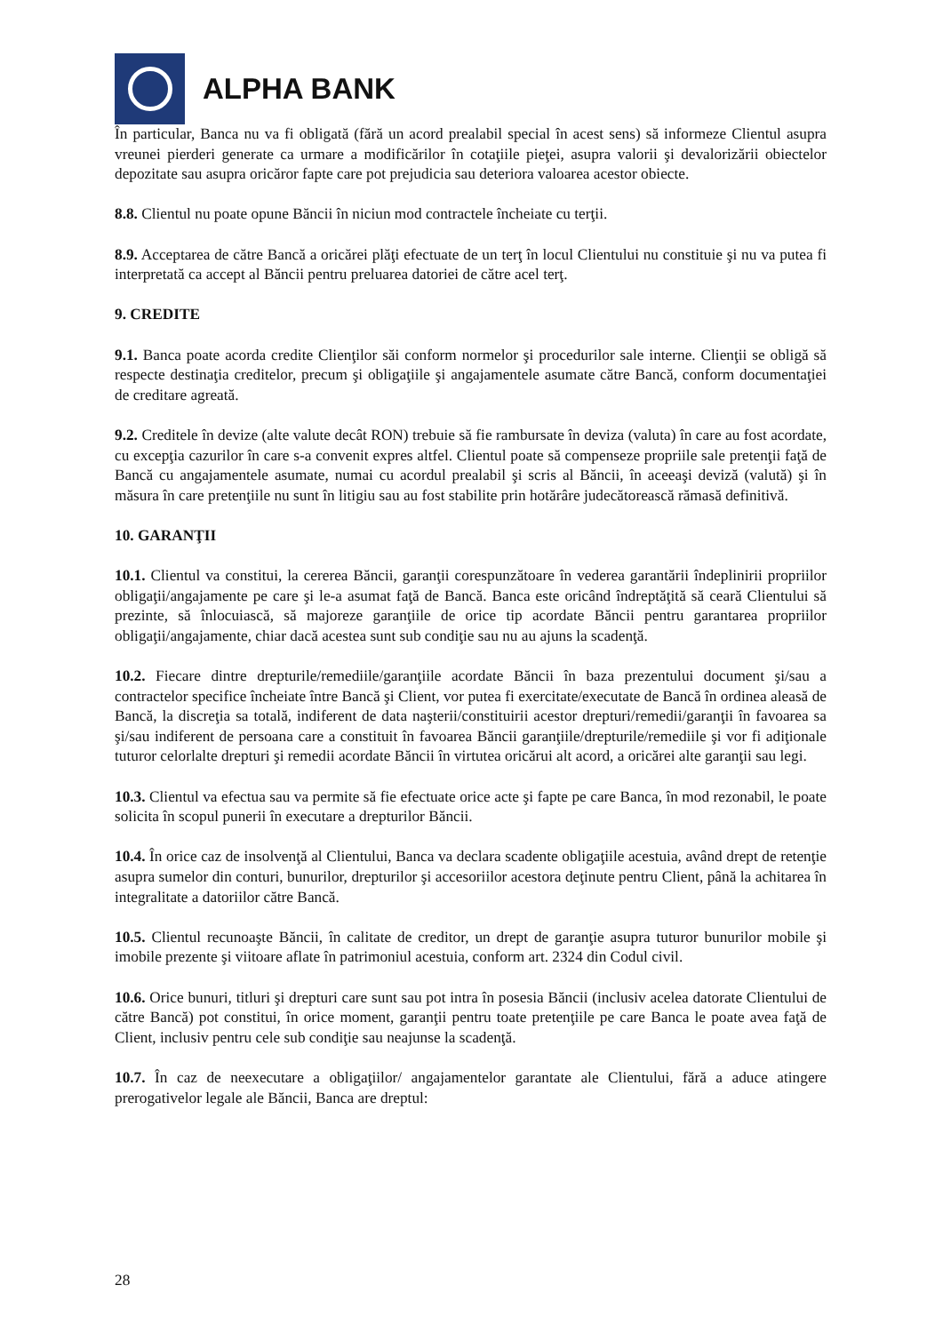ALPHA BANK
În particular, Banca nu va fi obligată (fără un acord prealabil special în acest sens) să informeze Clientul asupra vreunei pierderi generate ca urmare a modificărilor în cotaţiile pieţei, asupra valorii şi devalorizării obiectelor depozitate sau asupra oricăror fapte care pot prejudicia sau deteriora valoarea acestor obiecte.
8.8. Clientul nu poate opune Băncii în niciun mod contractele încheiate cu terţii.
8.9. Acceptarea de către Bancă a oricărei plăţi efectuate de un terţ în locul Clientului nu constituie şi nu va putea fi interpretată ca accept al Băncii pentru preluarea datoriei de către acel terţ.
9. CREDITE
9.1. Banca poate acorda credite Clienţilor săi conform normelor şi procedurilor sale interne. Clienţii se obligă să respecte destinaţia creditelor, precum şi obligaţiile şi angajamentele asumate către Bancă, conform documentaţiei de creditare agreată.
9.2. Creditele în devize (alte valute decât RON) trebuie să fie rambursate în deviza (valuta) în care au fost acordate, cu excepţia cazurilor în care s-a convenit expres altfel. Clientul poate să compenseze propriile sale pretenţii faţă de Bancă cu angajamentele asumate, numai cu acordul prealabil şi scris al Băncii, în aceeaşi deviză (valută) şi în măsura în care pretenţiile nu sunt în litigiu sau au fost stabilite prin hotărâre judecătorească rămasă definitivă.
10. GARANŢII
10.1. Clientul va constitui, la cererea Băncii, garanţii corespunzătoare în vederea garantării îndeplinirii propriilor obligaţii/angajamente pe care şi le-a asumat faţă de Bancă. Banca este oricând îndreptăţită să ceară Clientului să prezinte, să înlocuiască, să majoreze garanţiile de orice tip acordate Băncii pentru garantarea propriilor obligaţii/angajamente, chiar dacă acestea sunt sub condiţie sau nu au ajuns la scadenţă.
10.2. Fiecare dintre drepturile/remediile/garanţiile acordate Băncii în baza prezentului document şi/sau a contractelor specifice încheiate între Bancă şi Client, vor putea fi exercitate/executate de Bancă în ordinea aleasă de Bancă, la discreţia sa totală, indiferent de data naşterii/constituirii acestor drepturi/remedii/garanţii în favoarea sa şi/sau indiferent de persoana care a constituit în favoarea Băncii garanţiile/drepturile/remediile şi vor fi adiţionale tuturor celorlalte drepturi şi remedii acordate Băncii în virtutea oricărui alt acord, a oricărei alte garanţii sau legi.
10.3. Clientul va efectua sau va permite să fie efectuate orice acte şi fapte pe care Banca, în mod rezonabil, le poate solicita în scopul punerii în executare a drepturilor Băncii.
10.4. În orice caz de insolvenţă al Clientului, Banca va declara scadente obligaţiile acestuia, având drept de retenţie asupra sumelor din conturi, bunurilor, drepturilor şi accesoriilor acestora deţinute pentru Client, până la achitarea în integralitate a datoriilor către Bancă.
10.5. Clientul recunoaşte Băncii, în calitate de creditor, un drept de garanţie asupra tuturor bunurilor mobile şi imobile prezente şi viitoare aflate în patrimoniul acestuia, conform art. 2324 din Codul civil.
10.6. Orice bunuri, titluri şi drepturi care sunt sau pot intra în posesia Băncii (inclusiv acelea datorate Clientului de către Bancă) pot constitui, în orice moment, garanţii pentru toate pretenţiile pe care Banca le poate avea faţă de Client, inclusiv pentru cele sub condiţie sau neajunse la scadenţă.
10.7. În caz de neexecutare a obligaţiilor/ angajamentelor garantate ale Clientului, fără a aduce atingere prerogativelor legale ale Băncii, Banca are dreptul:
28